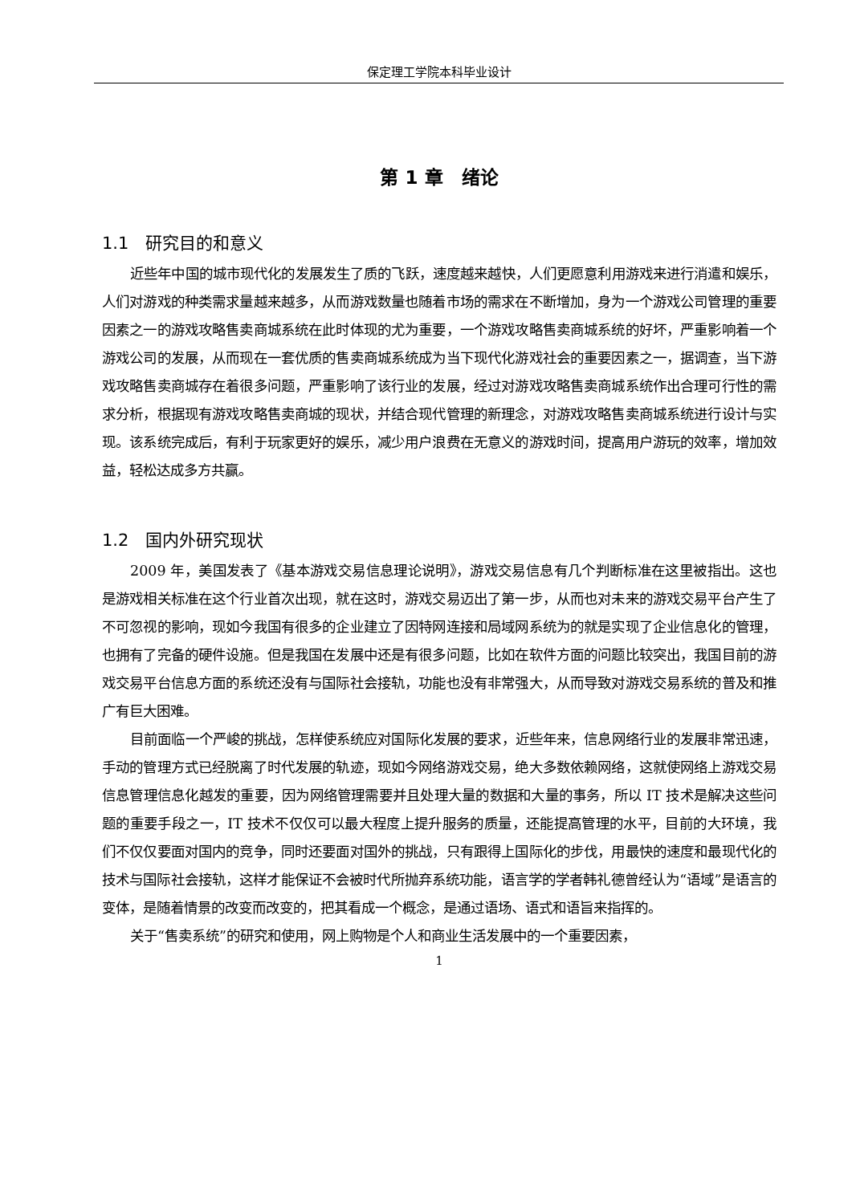保定理工学院本科毕业设计
第 1 章　绪论
1.1　研究目的和意义
近些年中国的城市现代化的发展发生了质的飞跃，速度越来越快，人们更愿意利用游戏来进行消遣和娱乐，人们对游戏的种类需求量越来越多，从而游戏数量也随着市场的需求在不断增加，身为一个游戏公司管理的重要因素之一的游戏攻略售卖商城系统在此时体现的尤为重要，一个游戏攻略售卖商城系统的好坏，严重影响着一个游戏公司的发展，从而现在一套优质的售卖商城系统成为当下现代化游戏社会的重要因素之一，据调查，当下游戏攻略售卖商城存在着很多问题，严重影响了该行业的发展，经过对游戏攻略售卖商城系统作出合理可行性的需求分析，根据现有游戏攻略售卖商城的现状，并结合现代管理的新理念，对游戏攻略售卖商城系统进行设计与实现。该系统完成后，有利于玩家更好的娱乐，减少用户浪费在无意义的游戏时间，提高用户游玩的效率，增加效益，轻松达成多方共赢。
1.2　国内外研究现状
2009 年，美国发表了《基本游戏交易信息理论说明》，游戏交易信息有几个判断标准在这里被指出。这也是游戏相关标准在这个行业首次出现，就在这时，游戏交易迈出了第一步，从而也对未来的游戏交易平台产生了不可忽视的影响，现如今我国有很多的企业建立了因特网连接和局域网系统为的就是实现了企业信息化的管理，也拥有了完备的硬件设施。但是我国在发展中还是有很多问题，比如在软件方面的问题比较突出，我国目前的游戏交易平台信息方面的系统还没有与国际社会接轨，功能也没有非常强大，从而导致对游戏交易系统的普及和推广有巨大困难。
目前面临一个严峻的挑战，怎样使系统应对国际化发展的要求，近些年来，信息网络行业的发展非常迅速，手动的管理方式已经脱离了时代发展的轨迹，现如今网络游戏交易，绝大多数依赖网络，这就使网络上游戏交易信息管理信息化越发的重要，因为网络管理需要并且处理大量的数据和大量的事务，所以 IT 技术是解决这些问题的重要手段之一，IT 技术不仅仅可以最大程度上提升服务的质量，还能提高管理的水平，目前的大环境，我们不仅仅要面对国内的竞争，同时还要面对国外的挑战，只有跟得上国际化的步伐，用最快的速度和最现代化的技术与国际社会接轨，这样才能保证不会被时代所抛弃系统功能，语言学的学者韩礼德曾经认为“语域”是语言的变体，是随着情景的改变而改变的，把其看成一个概念，是通过语场、语式和语旨来指挥的。
关于“售卖系统”的研究和使用，网上购物是个人和商业生活发展中的一个重要因素，
1